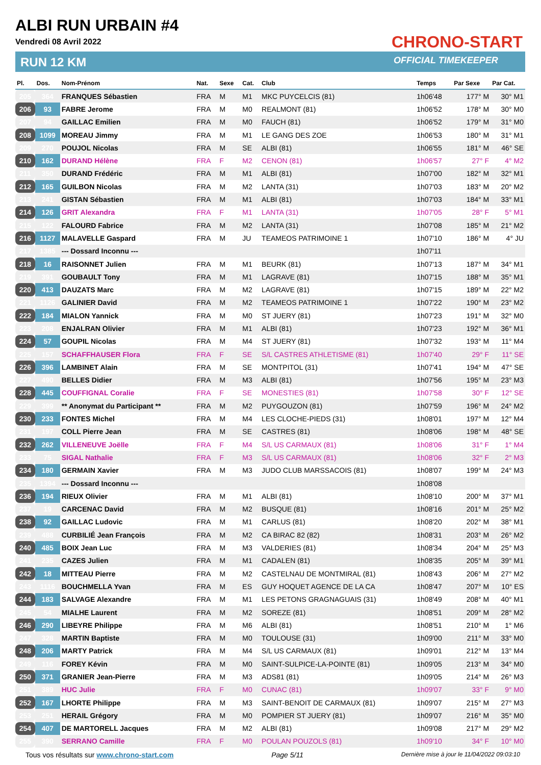ALBI RUN URBAIN #4
Vendredi 08 Avril 2022
RUN 12 KM
CHRONO-START
OFFICIAL TIMEKEEPER
| Pl. | Dos. | Nom-Prénom | Nat. | Sexe | Cat. | Club | Temps | Par Sexe | Par Cat. |
| --- | --- | --- | --- | --- | --- | --- | --- | --- | --- |
| 205 | 364 | FRANQUES Sébastien | FRA | M | M1 | MKC PUYCELCIS (81) | 1h06'48 | 177° M | 30° M1 |
| 206 | 93 | FABRE Jerome | FRA | M | M0 | REALMONT (81) | 1h06'52 | 178° M | 30° M0 |
| 207 | 94 | GAILLAC Emilien | FRA | M | M0 | FAUCH (81) | 1h06'52 | 179° M | 31° M0 |
| 208 | 1099 | MOREAU Jimmy | FRA | M | M1 | LE GANG DES ZOE | 1h06'53 | 180° M | 31° M1 |
| 209 | 270 | POUJOL Nicolas | FRA | M | SE | ALBI (81) | 1h06'55 | 181° M | 46° SE |
| 210 | 162 | DURAND Hélène | FRA | F | M2 | CENON (81) | 1h06'57 | 27° F | 4° M2 |
| 211 | 350 | DURAND Frédéric | FRA | M | M1 | ALBI (81) | 1h07'00 | 182° M | 32° M1 |
| 212 | 165 | GUILBON Nicolas | FRA | M | M2 | LANTA (31) | 1h07'03 | 183° M | 20° M2 |
| 213 | 241 | GISTAN Sébastien | FRA | M | M1 | ALBI (81) | 1h07'03 | 184° M | 33° M1 |
| 214 | 126 | GRIT Alexandra | FRA | F | M1 | LANTA (31) | 1h07'05 | 28° F | 5° M1 |
| 215 | 122 | FALOURD Fabrice | FRA | M | M2 | LANTA (31) | 1h07'08 | 185° M | 21° M2 |
| 216 | 1127 | MALAVELLE Gaspard | FRA | M | JU | TEAMEOS PATRIMOINE 1 | 1h07'10 | 186° M | 4° JU |
| 217 | 1385 | --- Dossard Inconnu --- | | | | | 1h07'11 | | |
| 218 | 16 | RAISONNET Julien | FRA | M | M1 | BEURK (81) | 1h07'13 | 187° M | 34° M1 |
| 219 | 391 | GOUBAULT Tony | FRA | M | M1 | LAGRAVE (81) | 1h07'15 | 188° M | 35° M1 |
| 220 | 413 | DAUZATS Marc | FRA | M | M2 | LAGRAVE (81) | 1h07'15 | 189° M | 22° M2 |
| 221 | 1126 | GALINIER David | FRA | M | M2 | TEAMEOS PATRIMOINE 1 | 1h07'22 | 190° M | 23° M2 |
| 222 | 184 | MIALON Yannick | FRA | M | M0 | ST JUERY (81) | 1h07'23 | 191° M | 32° M0 |
| 223 | 208 | ENJALRAN Olivier | FRA | M | M1 | ALBI (81) | 1h07'23 | 192° M | 36° M1 |
| 224 | 57 | GOUPIL Nicolas | FRA | M | M4 | ST JUERY (81) | 1h07'32 | 193° M | 11° M4 |
| 225 | 157 | SCHAFFHAUSER Flora | FRA | F | SE | S/L CASTRES ATHLETISME (81) | 1h07'40 | 29° F | 11° SE |
| 226 | 396 | LAMBINET Alain | FRA | M | SE | MONTPITOL (31) | 1h07'41 | 194° M | 47° SE |
| 227 | 490 | BELLES Didier | FRA | M | M3 | ALBI (81) | 1h07'56 | 195° M | 23° M3 |
| 228 | 445 | COUFFIGNAL Coralie | FRA | F | SE | MONESTIES (81) | 1h07'58 | 30° F | 12° SE |
| 229 | 399 | ** Anonymat du Participant ** | FRA | M | M2 | PUYGOUZON (81) | 1h07'59 | 196° M | 24° M2 |
| 230 | 233 | FONTES Michel | FRA | M | M4 | LES CLOCHE-PIEDS (31) | 1h08'01 | 197° M | 12° M4 |
| 231 | 197 | COLL Pierre Jean | FRA | M | SE | CASTRES (81) | 1h08'06 | 198° M | 48° SE |
| 232 | 262 | VILLENEUVE Joëlle | FRA | F | M4 | S/L US CARMAUX (81) | 1h08'06 | 31° F | 1° M4 |
| 233 | 75 | SIGAL Nathalie | FRA | F | M3 | S/L US CARMAUX (81) | 1h08'06 | 32° F | 2° M3 |
| 234 | 180 | GERMAIN Xavier | FRA | M | M3 | JUDO CLUB MARSSACOIS (81) | 1h08'07 | 199° M | 24° M3 |
| 235 | 1394 | --- Dossard Inconnu --- | | | | | 1h08'08 | | |
| 236 | 194 | RIEUX Olivier | FRA | M | M1 | ALBI (81) | 1h08'10 | 200° M | 37° M1 |
| 237 | 19 | CARCENAC David | FRA | M | M2 | BUSQUE (81) | 1h08'16 | 201° M | 25° M2 |
| 238 | 92 | GAILLAC Ludovic | FRA | M | M1 | CARLUS (81) | 1h08'20 | 202° M | 38° M1 |
| 239 | 488 | CURBILIÉ Jean François | FRA | M | M2 | CA BIRAC 82 (82) | 1h08'31 | 203° M | 26° M2 |
| 240 | 485 | BOIX Jean Luc | FRA | M | M3 | VALDERIES (81) | 1h08'34 | 204° M | 25° M3 |
| 241 | 235 | CAZES Julien | FRA | M | M1 | CADALEN (81) | 1h08'35 | 205° M | 39° M1 |
| 242 | 18 | MITTEAU Pierre | FRA | M | M2 | CASTELNAU DE MONTMIRAL (81) | 1h08'43 | 206° M | 27° M2 |
| 243 | 1116 | BOUCHMELLA Yvan | FRA | M | ES | GUY HOQUET AGENCE DE LA CA | 1h08'47 | 207° M | 10° ES |
| 244 | 183 | SALVAGE Alexandre | FRA | M | M1 | LES PETONS GRAGNAGUAIS (31) | 1h08'49 | 208° M | 40° M1 |
| 245 | 54 | MIALHE Laurent | FRA | M | M2 | SOREZE (81) | 1h08'51 | 209° M | 28° M2 |
| 246 | 290 | LIBEYRE Philippe | FRA | M | M6 | ALBI (81) | 1h08'51 | 210° M | 1° M6 |
| 247 | 328 | MARTIN Baptiste | FRA | M | M0 | TOULOUSE (31) | 1h09'00 | 211° M | 33° M0 |
| 248 | 206 | MARTY Patrick | FRA | M | M4 | S/L US CARMAUX (81) | 1h09'01 | 212° M | 13° M4 |
| 249 | 116 | FOREY Kévin | FRA | M | M0 | SAINT-SULPICE-LA-POINTE (81) | 1h09'05 | 213° M | 34° M0 |
| 250 | 371 | GRANIER Jean-Pierre | FRA | M | M3 | ADS81 (81) | 1h09'05 | 214° M | 26° M3 |
| 251 | 389 | HUC Julie | FRA | F | M0 | CUNAC (81) | 1h09'07 | 33° F | 9° M0 |
| 252 | 167 | LHORTE Philippe | FRA | M | M3 | SAINT-BENOIT DE CARMAUX (81) | 1h09'07 | 215° M | 27° M3 |
| 253 | 251 | HERAIL Grégory | FRA | M | M0 | POMPIER ST JUERY (81) | 1h09'07 | 216° M | 35° M0 |
| 254 | 407 | DE MARTORELL Jacques | FRA | M | M2 | ALBI (81) | 1h09'08 | 217° M | 29° M2 |
| 255 | 390 | SERRANO Camille | FRA | F | M0 | POULAN POUZOLS (81) | 1h09'10 | 34° F | 10° M0 |
Tous vos résultats sur www.chrono-start.com Page 5/11 Dernière mise à jour le 11/04/2022 09:03:10